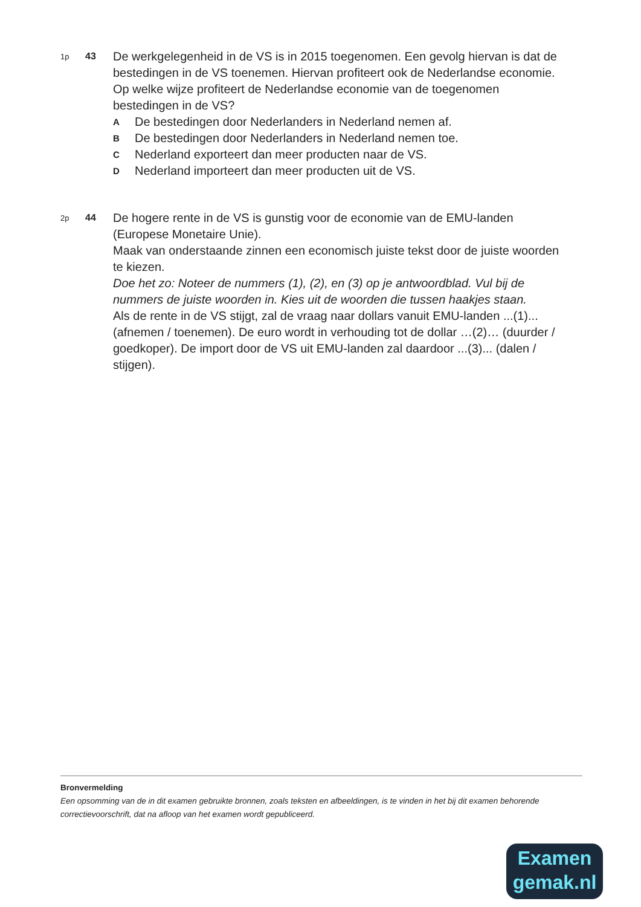1p
43
De werkgelegenheid in de VS is in 2015 toegenomen. Een gevolg hiervan is dat de bestedingen in de VS toenemen. Hiervan profiteert ook de Nederlandse economie.
Op welke wijze profiteert de Nederlandse economie van de toegenomen bestedingen in de VS?
A De bestedingen door Nederlanders in Nederland nemen af.
B De bestedingen door Nederlanders in Nederland nemen toe.
C Nederland exporteert dan meer producten naar de VS.
D Nederland importeert dan meer producten uit de VS.
2p
44
De hogere rente in de VS is gunstig voor de economie van de EMU-landen (Europese Monetaire Unie).
Maak van onderstaande zinnen een economisch juiste tekst door de juiste woorden te kiezen.
Doe het zo: Noteer de nummers (1), (2), en (3) op je antwoordblad. Vul bij de nummers de juiste woorden in. Kies uit de woorden die tussen haakjes staan.
Als de rente in de VS stijgt, zal de vraag naar dollars vanuit EMU-landen ...(1)... (afnemen / toenemen). De euro wordt in verhouding tot de dollar …(2)… (duurder / goedkoper). De import door de VS uit EMU-landen zal daardoor ...(3)... (dalen / stijgen).
Bronvermelding
Een opsomming van de in dit examen gebruikte bronnen, zoals teksten en afbeeldingen, is te vinden in het bij dit examen behorende correctievoorschrift, dat na afloop van het examen wordt gepubliceerd.
Examen
gemak.nl